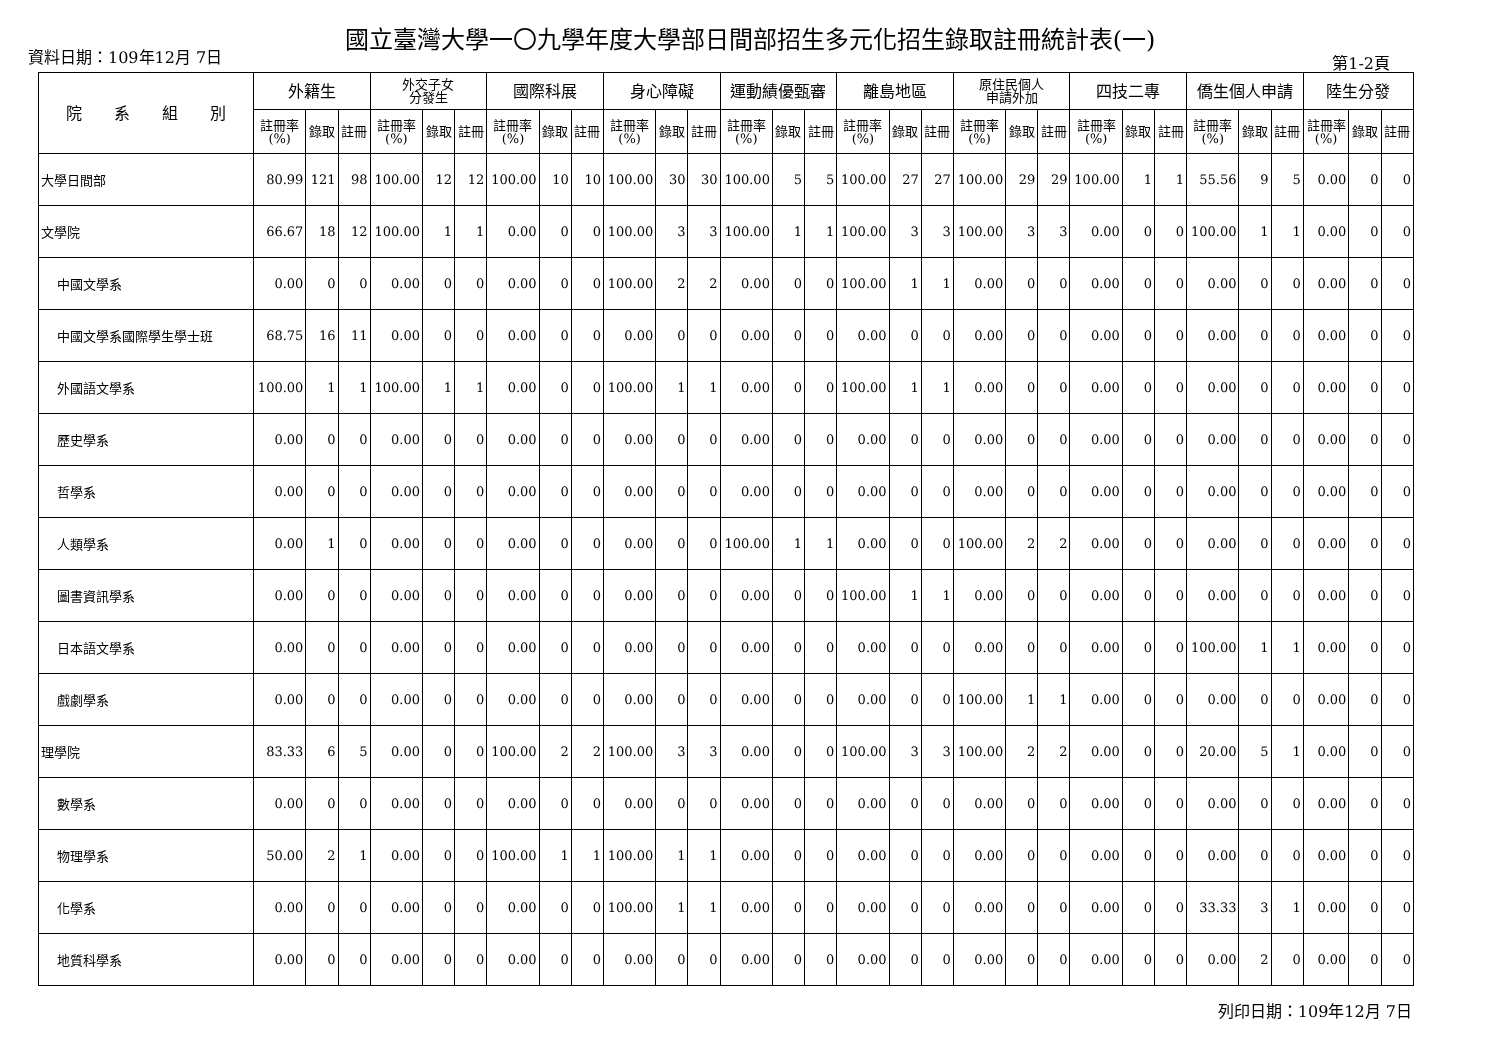資料日期：109年12月 7日
國立臺灣大學一〇九學年度大學部日間部招生多元化招生錄取註冊統計表(一)
第1-2頁
| 院 系 組 別 | 外籍生 | | | 外交子女 分發生 | | | 國際科展 | | | 身心障礙 | | | 運動績優甄審 | | | 離島地區 | | | 原住民個人 申請外加 | | | 四技二專 | | | 僑生個人申請 | | | 陸生分發 | | |
| --- | --- | --- | --- | --- | --- | --- | --- | --- | --- | --- | --- | --- | --- | --- | --- | --- | --- | --- | --- | --- | --- | --- | --- | --- | --- | --- | --- | --- | --- | --- |
| | 註冊率 (%) | 錄取 | 註冊 | 註冊率 (%) | 錄取 | 註冊 | 註冊率 (%) | 錄取 | 註冊 | 註冊率 (%) | 錄取 | 註冊 | 註冊率 (%) | 錄取 | 註冊 | 註冊率 (%) | 錄取 | 註冊 | 註冊率 (%) | 錄取 | 註冊 | 註冊率 (%) | 錄取 | 註冊 | 註冊率 (%) | 錄取 | 註冊 | 註冊率 (%) | 錄取 | 註冊 |
| 大學日間部 | 80.99 | 121 | 98 | 100.00 | 12 | 12 | 100.00 | 10 | 10 | 100.00 | 30 | 30 | 100.00 | 5 | 5 | 100.00 | 27 | 27 | 100.00 | 29 | 29 | 100.00 | 1 | 1 | 55.56 | 9 | 5 | 0.00 | 0 | 0 |
| 文學院 | 66.67 | 18 | 12 | 100.00 | 1 | 1 | 0.00 | 0 | 0 | 100.00 | 3 | 3 | 100.00 | 1 | 1 | 100.00 | 3 | 3 | 100.00 | 3 | 3 | 0.00 | 0 | 0 | 100.00 | 1 | 1 | 0.00 | 0 | 0 |
| 中國文學系 | 0.00 | 0 | 0 | 0.00 | 0 | 0 | 0.00 | 0 | 0 | 100.00 | 2 | 2 | 0.00 | 0 | 0 | 100.00 | 1 | 1 | 0.00 | 0 | 0 | 0.00 | 0 | 0 | 0.00 | 0 | 0 | 0.00 | 0 | 0 |
| 中國文學系國際學生學士班 | 68.75 | 16 | 11 | 0.00 | 0 | 0 | 0.00 | 0 | 0 | 0.00 | 0 | 0 | 0.00 | 0 | 0 | 0.00 | 0 | 0 | 0.00 | 0 | 0 | 0.00 | 0 | 0 | 0.00 | 0 | 0 | 0.00 | 0 | 0 |
| 外國語文學系 | 100.00 | 1 | 1 | 100.00 | 1 | 1 | 0.00 | 0 | 0 | 100.00 | 1 | 1 | 0.00 | 0 | 0 | 100.00 | 1 | 1 | 0.00 | 0 | 0 | 0.00 | 0 | 0 | 0.00 | 0 | 0 | 0.00 | 0 | 0 |
| 歷史學系 | 0.00 | 0 | 0 | 0.00 | 0 | 0 | 0.00 | 0 | 0 | 0.00 | 0 | 0 | 0.00 | 0 | 0 | 0.00 | 0 | 0 | 0.00 | 0 | 0 | 0.00 | 0 | 0 | 0.00 | 0 | 0 | 0.00 | 0 | 0 |
| 哲學系 | 0.00 | 0 | 0 | 0.00 | 0 | 0 | 0.00 | 0 | 0 | 0.00 | 0 | 0 | 0.00 | 0 | 0 | 0.00 | 0 | 0 | 0.00 | 0 | 0 | 0.00 | 0 | 0 | 0.00 | 0 | 0 | 0.00 | 0 | 0 |
| 人類學系 | 0.00 | 1 | 0 | 0.00 | 0 | 0 | 0.00 | 0 | 0 | 0.00 | 0 | 0 | 100.00 | 1 | 1 | 0.00 | 0 | 0 | 100.00 | 2 | 2 | 0.00 | 0 | 0 | 0.00 | 0 | 0 | 0.00 | 0 | 0 |
| 圖書資訊學系 | 0.00 | 0 | 0 | 0.00 | 0 | 0 | 0.00 | 0 | 0 | 0.00 | 0 | 0 | 0.00 | 0 | 0 | 100.00 | 1 | 1 | 0.00 | 0 | 0 | 0.00 | 0 | 0 | 0.00 | 0 | 0 | 0.00 | 0 | 0 |
| 日本語文學系 | 0.00 | 0 | 0 | 0.00 | 0 | 0 | 0.00 | 0 | 0 | 0.00 | 0 | 0 | 0.00 | 0 | 0 | 0.00 | 0 | 0 | 0.00 | 0 | 0 | 0.00 | 0 | 0 | 100.00 | 1 | 1 | 0.00 | 0 | 0 |
| 戲劇學系 | 0.00 | 0 | 0 | 0.00 | 0 | 0 | 0.00 | 0 | 0 | 0.00 | 0 | 0 | 0.00 | 0 | 0 | 0.00 | 0 | 0 | 100.00 | 1 | 1 | 0.00 | 0 | 0 | 0.00 | 0 | 0 | 0.00 | 0 | 0 |
| 理學院 | 83.33 | 6 | 5 | 0.00 | 0 | 0 | 100.00 | 2 | 2 | 100.00 | 3 | 3 | 0.00 | 0 | 0 | 100.00 | 3 | 3 | 100.00 | 2 | 2 | 0.00 | 0 | 0 | 20.00 | 5 | 1 | 0.00 | 0 | 0 |
| 數學系 | 0.00 | 0 | 0 | 0.00 | 0 | 0 | 0.00 | 0 | 0 | 0.00 | 0 | 0 | 0.00 | 0 | 0 | 0.00 | 0 | 0 | 0.00 | 0 | 0 | 0.00 | 0 | 0 | 0.00 | 0 | 0 | 0.00 | 0 | 0 |
| 物理學系 | 50.00 | 2 | 1 | 0.00 | 0 | 0 | 100.00 | 1 | 1 | 100.00 | 1 | 1 | 0.00 | 0 | 0 | 0.00 | 0 | 0 | 0.00 | 0 | 0 | 0.00 | 0 | 0 | 0.00 | 0 | 0 | 0.00 | 0 | 0 |
| 化學系 | 0.00 | 0 | 0 | 0.00 | 0 | 0 | 0.00 | 0 | 0 | 100.00 | 1 | 1 | 0.00 | 0 | 0 | 0.00 | 0 | 0 | 0.00 | 0 | 0 | 0.00 | 0 | 0 | 33.33 | 3 | 1 | 0.00 | 0 | 0 |
| 地質科學系 | 0.00 | 0 | 0 | 0.00 | 0 | 0 | 0.00 | 0 | 0 | 0.00 | 0 | 0 | 0.00 | 0 | 0 | 0.00 | 0 | 0 | 0.00 | 0 | 0 | 0.00 | 0 | 0 | 0.00 | 2 | 0 | 0.00 | 0 | 0 |
列印日期：109年12月 7日